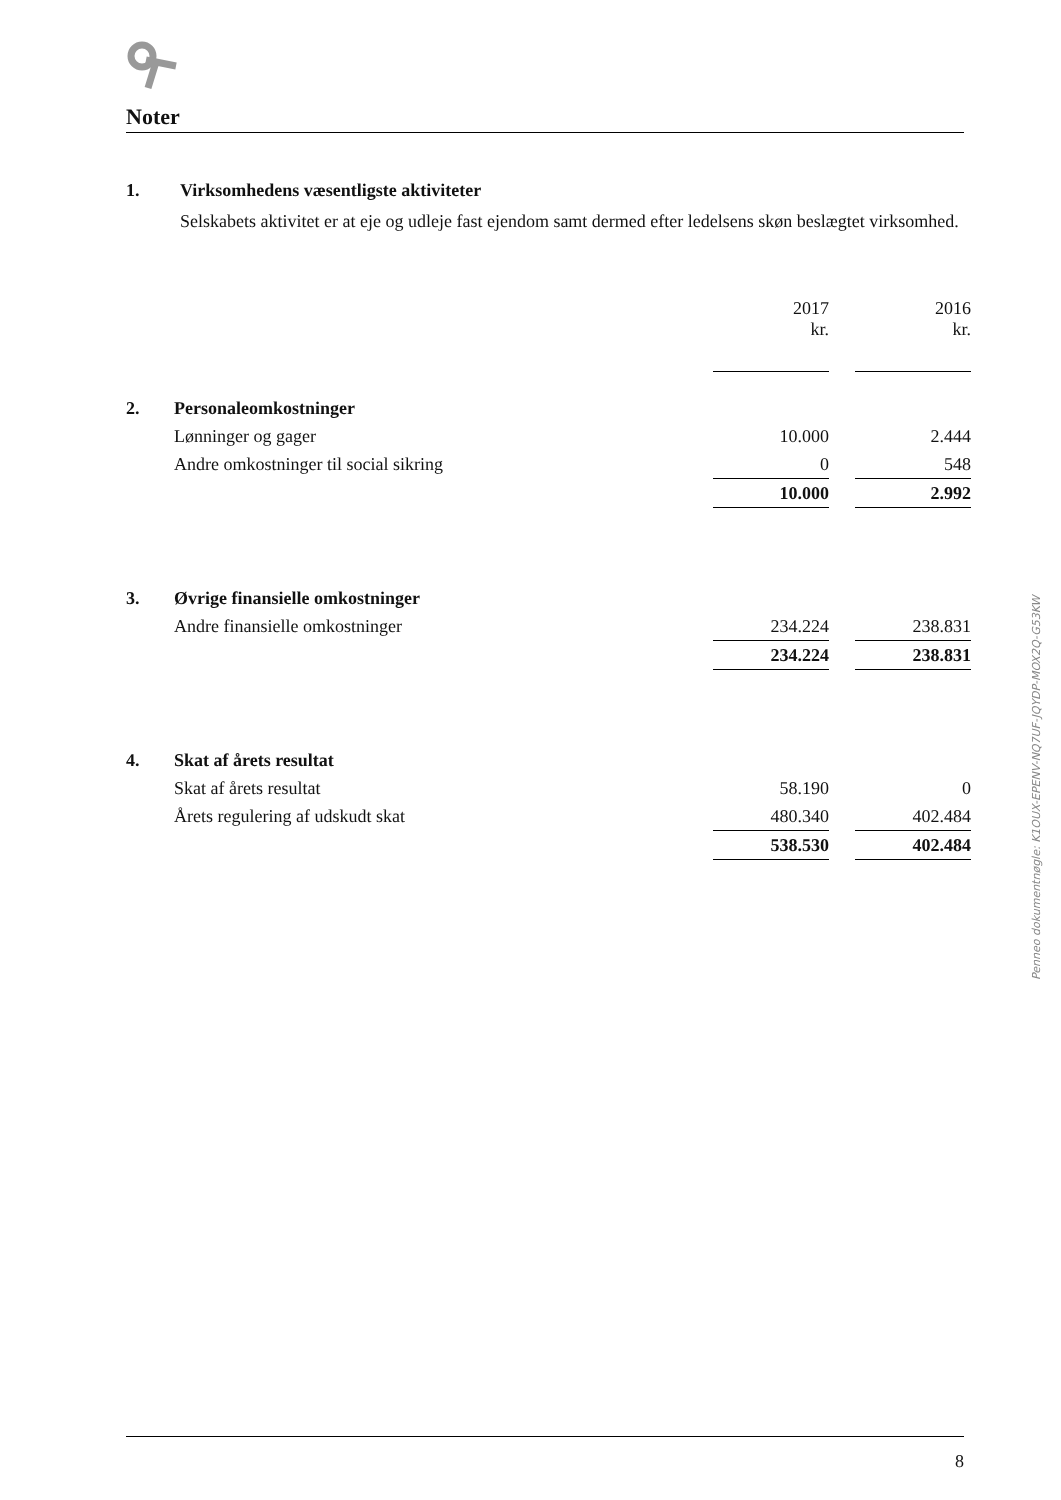Noter
1. Virksomhedens væsentligste aktiviteter
Selskabets aktivitet er at eje og udleje fast ejendom samt dermed efter ledelsens skøn beslægtet virksomhed.
| | | 2017 kr. | | 2016 kr. |
| 2. | Personaleomkostninger | | | |
| | Lønninger og gager | 10.000 | | 2.444 |
| | Andre omkostninger til social sikring | 0 | | 548 |
| | | 10.000 | | 2.992 |
| 3. | Øvrige finansielle omkostninger | | | |
| | Andre finansielle omkostninger | 234.224 | | 238.831 |
| | | 234.224 | | 238.831 |
| 4. | Skat af årets resultat | | | |
| | Skat af årets resultat | 58.190 | | 0 |
| | Årets regulering af udskudt skat | 480.340 | | 402.484 |
| | | 538.530 | | 402.484 |
Penneo dokumentnøgle: K1OUX-EPENV-NQ7UF-JQYDP-MOX2Q-G53KW
8